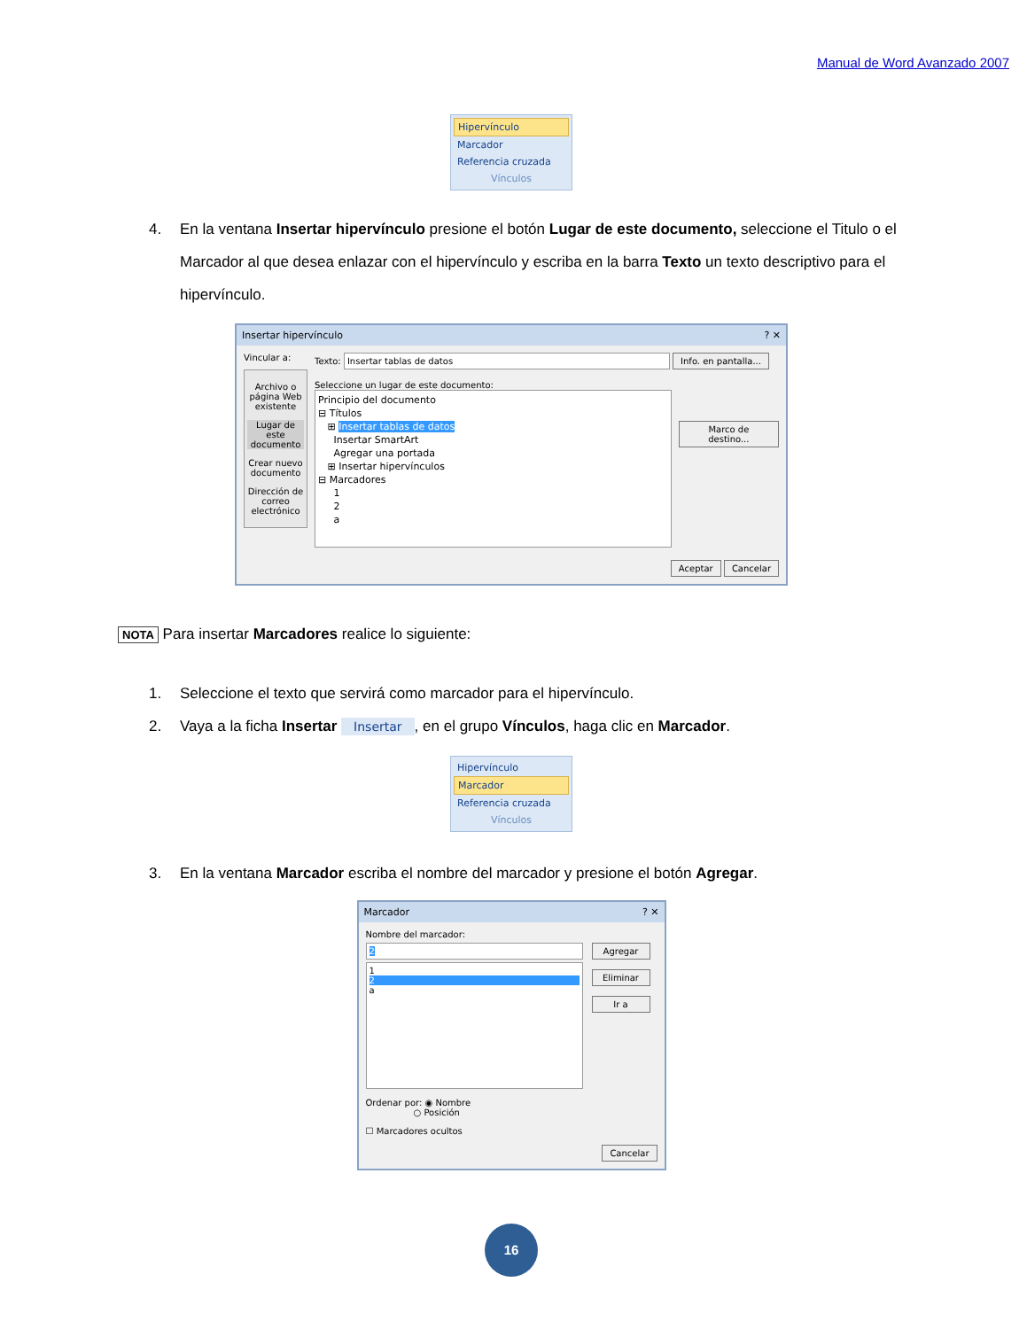Manual de Word Avanzado 2007
Hipervínculo
Marcador
Referencia cruzada
Vínculos
4. En la ventana Insertar hipervínculo presione el botón Lugar de este documento, seleccione el Titulo o el Marcador al que desea enlazar con el hipervínculo y escriba en la barra Texto un texto descriptivo para el hipervínculo.
Insertar hipervínculo? ✕
Vincular a:
Archivo o página Web existente
Lugar de este documento
Crear nuevo documento
Dirección de correo electrónico
Texto: Insertar tablas de datos Info. en pantalla...
Seleccione un lugar de este documento:
Principio del documento
⊟ Títulos
⊞ Insertar tablas de datos
Insertar SmartArt
Agregar una portada
⊞ Insertar hipervínculos
⊟ Marcadores
1
2
a
Marco de destino...
Aceptar Cancelar
NOTA Para insertar Marcadores realice lo siguiente:
1. Seleccione el texto que servirá como marcador para el hipervínculo.
2. Vaya a la ficha Insertar Insertar, en el grupo Vínculos, haga clic en Marcador.
Hipervínculo
Marcador
Referencia cruzada
Vínculos
3. En la ventana Marcador escriba el nombre del marcador y presione el botón Agregar.
Marcador? ✕
Nombre del marcador:
2
1
2
a
Agregar
Eliminar
Ir a
Ordenar por: ◉ Nombre
○ Posición
☐ Marcadores ocultos
Cancelar
16